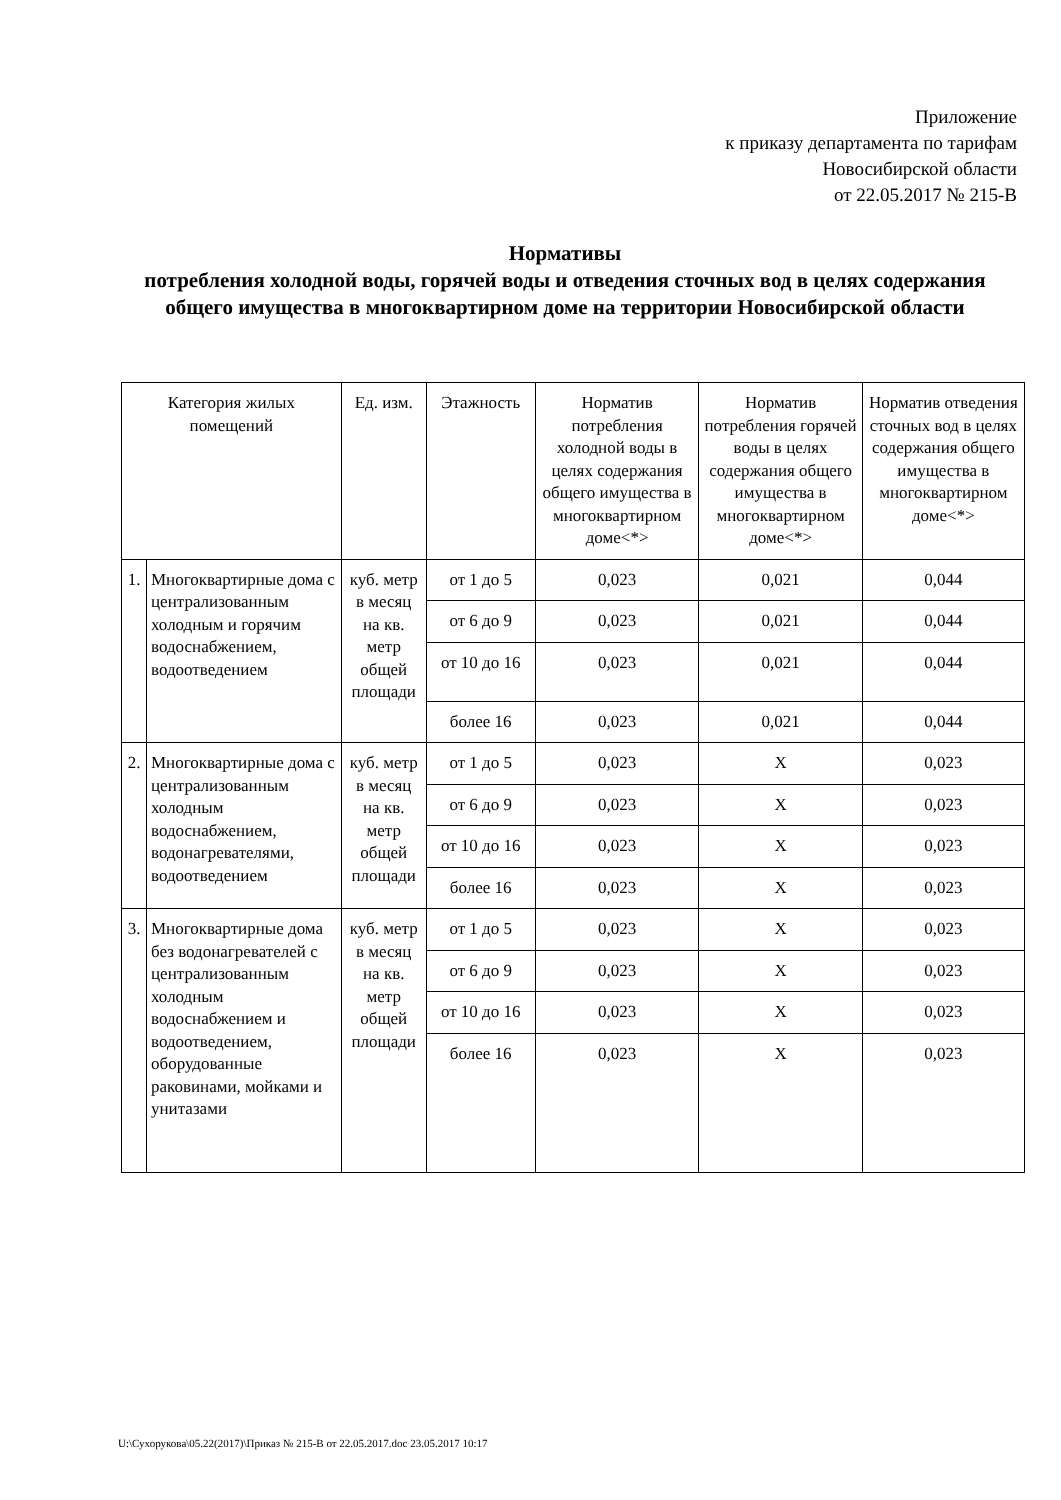Приложение
к приказу департамента по тарифам
Новосибирской области
от 22.05.2017 № 215-В
Нормативы
потребления холодной воды, горячей воды и отведения сточных вод в целях содержания общего имущества в многоквартирном доме на территории Новосибирской области
| Категория жилых помещений | | Ед. изм. | Этажность | Норматив потребления холодной воды в целях содержания общего имущества в многоквартирном доме<*> | Норматив потребления горячей воды в целях содержания общего имущества в многоквартирном доме<*> | Норматив отведения сточных вод в целях содержания общего имущества в многоквартирном доме<*> |
| --- | --- | --- | --- | --- | --- | --- |
| 1. | Многоквартирные дома с централизованным холодным и горячим водоснабжением, водоотведением | куб. метр в месяц на кв. метр общей площади | от 1 до 5 | 0,023 | 0,021 | 0,044 |
| | | | от 6 до 9 | 0,023 | 0,021 | 0,044 |
| | | | от 10 до 16 | 0,023 | 0,021 | 0,044 |
| | | | более 16 | 0,023 | 0,021 | 0,044 |
| 2. | Многоквартирные дома с централизованным холодным водоснабжением, водонагревателями, водоотведением | куб. метр в месяц на кв. метр общей площади | от 1 до 5 | 0,023 | Х | 0,023 |
| | | | от 6 до 9 | 0,023 | Х | 0,023 |
| | | | от 10 до 16 | 0,023 | Х | 0,023 |
| | | | более 16 | 0,023 | Х | 0,023 |
| 3. | Многоквартирные дома без водонагревателей с централизованным холодным водоснабжением и водоотведением, оборудованные раковинами, мойками и унитазами | куб. метр в месяц на кв. метр общей площади | от 1 до 5 | 0,023 | Х | 0,023 |
| | | | от 6 до 9 | 0,023 | Х | 0,023 |
| | | | от 10 до 16 | 0,023 | Х | 0,023 |
| | | | более 16 | 0,023 | Х | 0,023 |
U:\Сухорукова\05.22(2017)\Приказ № 215-В от 22.05.2017.doc 23.05.2017 10:17